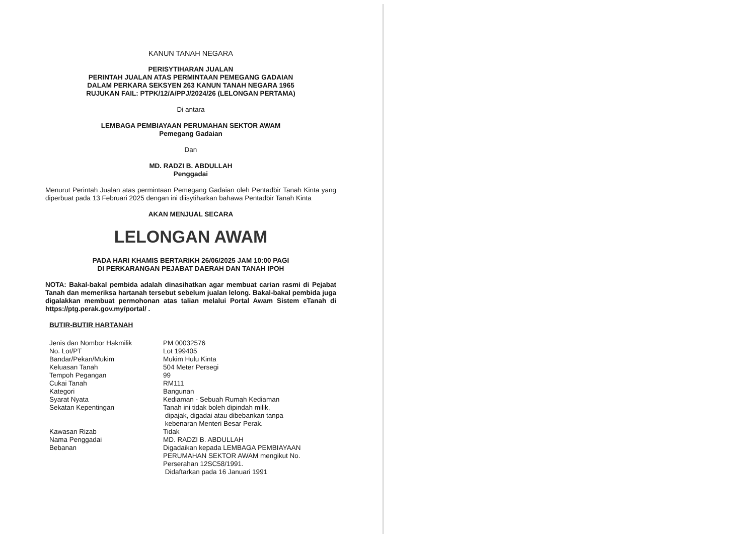KANUN TANAH NEGARA
PERISYTIHARAN JUALAN
PERINTAH JUALAN ATAS PERMINTAAN PEMEGANG GADAIAN
DALAM PERKARA SEKSYEN 263 KANUN TANAH NEGARA 1965
RUJUKAN FAIL: PTPK/12/A/PPJ/2024/26 (LELONGAN PERTAMA)
Di antara
LEMBAGA PEMBIAYAAN PERUMAHAN SEKTOR AWAM
Pemegang Gadaian
Dan
MD. RADZI B. ABDULLAH
Penggadai
Menurut Perintah Jualan atas permintaan Pemegang Gadaian oleh Pentadbir Tanah Kinta yang diperbuat pada 13 Februari 2025 dengan ini diisytiharkan bahawa Pentadbir Tanah Kinta
AKAN MENJUAL SECARA
LELONGAN AWAM
PADA HARI KHAMIS BERTARIKH 26/06/2025 JAM 10:00 PAGI
DI PERKARANGAN PEJABAT DAERAH DAN TANAH IPOH
NOTA: Bakal-bakal pembida adalah dinasihatkan agar membuat carian rasmi di Pejabat Tanah dan memeriksa hartanah tersebut sebelum jualan lelong. Bakal-bakal pembida juga digalakkan membuat permohonan atas talian melalui Portal Awam Sistem eTanah di https://ptg.perak.gov.my/portal/ .
BUTIR-BUTIR HARTANAH
| Jenis dan Nombor Hakmilik | PM 00032576 |
| No. Lot/PT | Lot 199405 |
| Bandar/Pekan/Mukim | Mukim Hulu Kinta |
| Keluasan Tanah | 504 Meter Persegi |
| Tempoh Pegangan | 99 |
| Cukai Tanah | RM111 |
| Kategori | Bangunan |
| Syarat Nyata | Kediaman - Sebuah Rumah Kediaman |
| Sekatan Kepentingan | Tanah ini tidak boleh dipindah milik, dipajak, digadai atau dibebankan tanpa kebenaran Menteri Besar Perak. |
| Kawasan Rizab | Tidak |
| Nama Penggadai | MD. RADZI B. ABDULLAH |
| Bebanan | Digadaikan kepada LEMBAGA PEMBIAYAAN PERUMAHAN SEKTOR AWAM mengikut No. Perserahan 12SC58/1991. Didaftarkan pada 16 Januari 1991 |